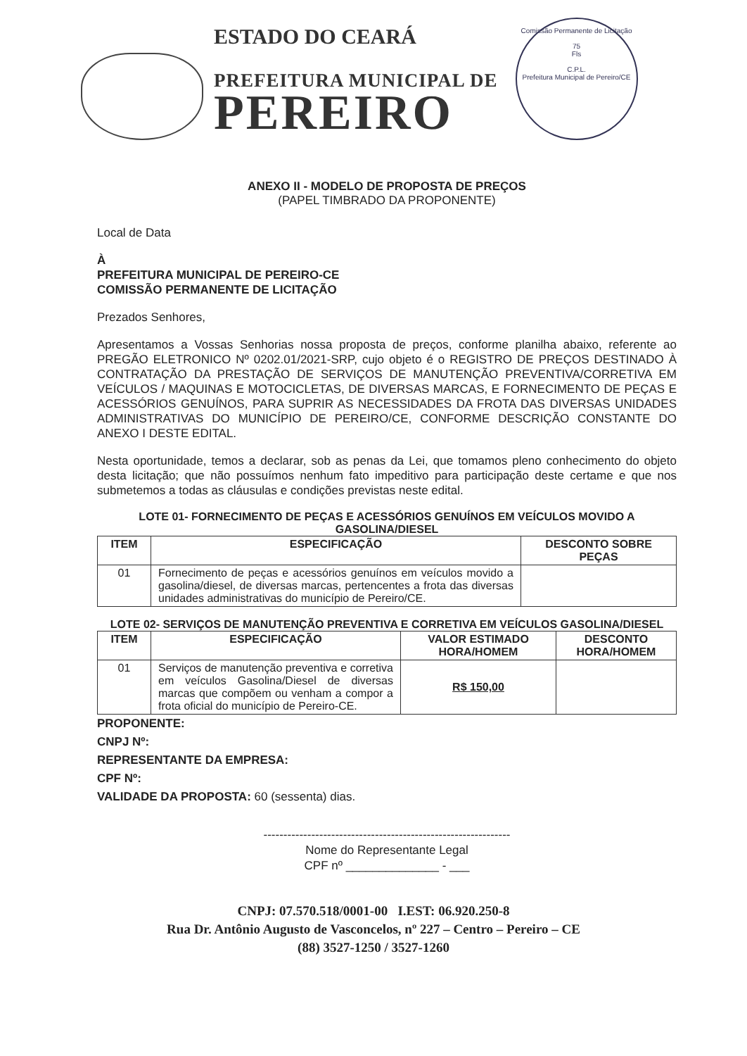ESTADO DO CEARÁ
PREFEITURA MUNICIPAL DE
PEREIRO
Comissão Permanente de Licitação
75
Fls
C.P.L.
Prefeitura Municipal de Pereiro/CE
ANEXO II - MODELO DE PROPOSTA DE PREÇOS
(PAPEL TIMBRADO DA PROPONENTE)
Local de Data
À
PREFEITURA MUNICIPAL DE PEREIRO-CE
COMISSÃO PERMANENTE DE LICITAÇÃO
Prezados Senhores,
Apresentamos a Vossas Senhorias nossa proposta de preços, conforme planilha abaixo, referente ao PREGÃO ELETRONICO Nº 0202.01/2021-SRP, cujo objeto é o REGISTRO DE PREÇOS DESTINADO À CONTRATAÇÃO DA PRESTAÇÃO DE SERVIÇOS DE MANUTENÇÃO PREVENTIVA/CORRETIVA EM VEÍCULOS / MAQUINAS E MOTOCICLETAS, DE DIVERSAS MARCAS, E FORNECIMENTO DE PEÇAS E ACESSÓRIOS GENUÍNOS, PARA SUPRIR AS NECESSIDADES DA FROTA DAS DIVERSAS UNIDADES ADMINISTRATIVAS DO MUNICÍPIO DE PEREIRO/CE, CONFORME DESCRIÇÃO CONSTANTE DO ANEXO I DESTE EDITAL.
Nesta oportunidade, temos a declarar, sob as penas da Lei, que tomamos pleno conhecimento do objeto desta licitação; que não possuímos nenhum fato impeditivo para participação deste certame e que nos submetemos a todas as cláusulas e condições previstas neste edital.
LOTE 01- FORNECIMENTO DE PEÇAS E ACESSÓRIOS GENUÍNOS EM VEÍCULOS MOVIDO A GASOLINA/DIESEL
| ITEM | ESPECIFICAÇÃO | DESCONTO SOBRE PEÇAS |
| --- | --- | --- |
| 01 | Fornecimento de peças e acessórios genuínos em veículos movido a gasolina/diesel, de diversas marcas, pertencentes a frota das diversas unidades administrativas do município de Pereiro/CE. | |
LOTE 02- SERVIÇOS DE MANUTENÇÃO PREVENTIVA E CORRETIVA EM VEÍCULOS GASOLINA/DIESEL
| ITEM | ESPECIFICAÇÃO | VALOR ESTIMADO HORA/HOMEM | DESCONTO HORA/HOMEM |
| --- | --- | --- | --- |
| 01 | Serviços de manutenção preventiva e corretiva em veículos Gasolina/Diesel de diversas marcas que compõem ou venham a compor a frota oficial do município de Pereiro-CE. | R$ 150,00 | |
PROPONENTE:
CNPJ Nº:
REPRESENTANTE DA EMPRESA:
CPF Nº:
VALIDADE DA PROPOSTA: 60 (sessenta) dias.
--------------------------------------------------------------
Nome do Representante Legal
CPF nº ______________ - ___
CNPJ: 07.570.518/0001-00 I.EST: 06.920.250-8
Rua Dr. Antônio Augusto de Vasconcelos, nº 227 – Centro – Pereiro – CE
(88) 3527-1250 / 3527-1260